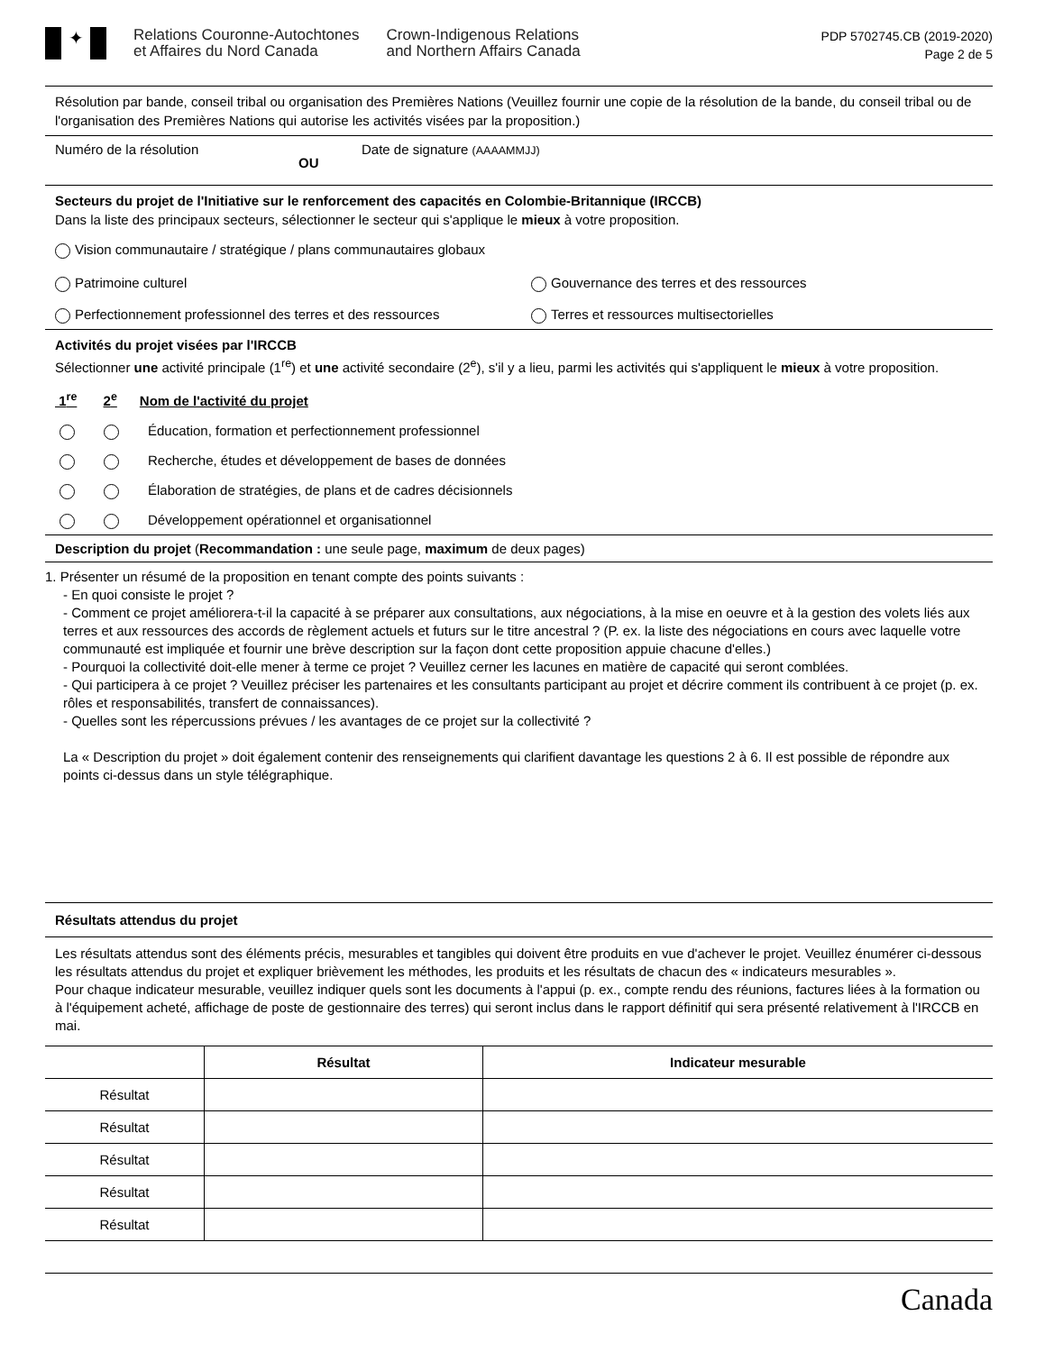✦
Relations Couronne-Autochtones
et Affaires du Nord Canada
Crown-Indigenous Relations
and Northern Affairs Canada
PDP 5702745.CB (2019-2020)
Page 2 de 5
Résolution par bande, conseil tribal ou organisation des Premières Nations (Veuillez fournir une copie de la résolution de la bande, du conseil tribal ou de l'organisation des Premières Nations qui autorise les activités visées par la proposition.)
Numéro de la résolution OU Date de signature (AAAAMMJJ)
Secteurs du projet de l'Initiative sur le renforcement des capacités en Colombie-Britannique (IRCCB)
Dans la liste des principaux secteurs, sélectionner le secteur qui s'applique le mieux à votre proposition.
Vision communautaire / stratégique / plans communautaires globaux
Patrimoine culturel Gouvernance des terres et des ressources
Perfectionnement professionnel des terres et des ressources Terres et ressources multisectorielles
Activités du projet visées par l'IRCCB
Sélectionner une activité principale (1<sup>re</sup>) et une activité secondaire (2<sup>e</sup>), s'il y a lieu, parmi les activités qui s'appliquent le mieux à votre proposition.
1<sup>re</sup> 2<sup>e</sup> Nom de l'activité du projet
Éducation, formation et perfectionnement professionnel
Recherche, études et développement de bases de données
Élaboration de stratégies, de plans et de cadres décisionnels
Développement opérationnel et organisationnel
Description du projet (Recommandation : une seule page, maximum de deux pages)
1. Présenter un résumé de la proposition en tenant compte des points suivants :
- En quoi consiste le projet ?
- Comment ce projet améliorera-t-il la capacité à se préparer aux consultations, aux négociations, à la mise en oeuvre et à la gestion des volets liés aux terres et aux ressources des accords de règlement actuels et futurs sur le titre ancestral ? (P. ex. la liste des négociations en cours avec laquelle votre communauté est impliquée et fournir une brève description sur la façon dont cette proposition appuie chacune d'elles.)
- Pourquoi la collectivité doit-elle mener à terme ce projet ? Veuillez cerner les lacunes en matière de capacité qui seront comblées.
- Qui participera à ce projet ? Veuillez préciser les partenaires et les consultants participant au projet et décrire comment ils contribuent à ce projet (p. ex. rôles et responsabilités, transfert de connaissances).
- Quelles sont les répercussions prévues / les avantages de ce projet sur la collectivité ?
La « Description du projet » doit également contenir des renseignements qui clarifient davantage les questions 2 à 6. Il est possible de répondre aux points ci-dessus dans un style télégraphique.
Résultats attendus du projet
Les résultats attendus sont des éléments précis, mesurables et tangibles qui doivent être produits en vue d'achever le projet. Veuillez énumérer ci-dessous les résultats attendus du projet et expliquer brièvement les méthodes, les produits et les résultats de chacun des « indicateurs mesurables ».
Pour chaque indicateur mesurable, veuillez indiquer quels sont les documents à l'appui (p. ex., compte rendu des réunions, factures liées à la formation ou à l'équipement acheté, affichage de poste de gestionnaire des terres) qui seront inclus dans le rapport définitif qui sera présenté relativement à l'IRCCB en mai.
| | Résultat | Indicateur mesurable |
| --- | --- | --- |
| Résultat | | |
| Résultat | | |
| Résultat | | |
| Résultat | | |
| Résultat | | |
Canada